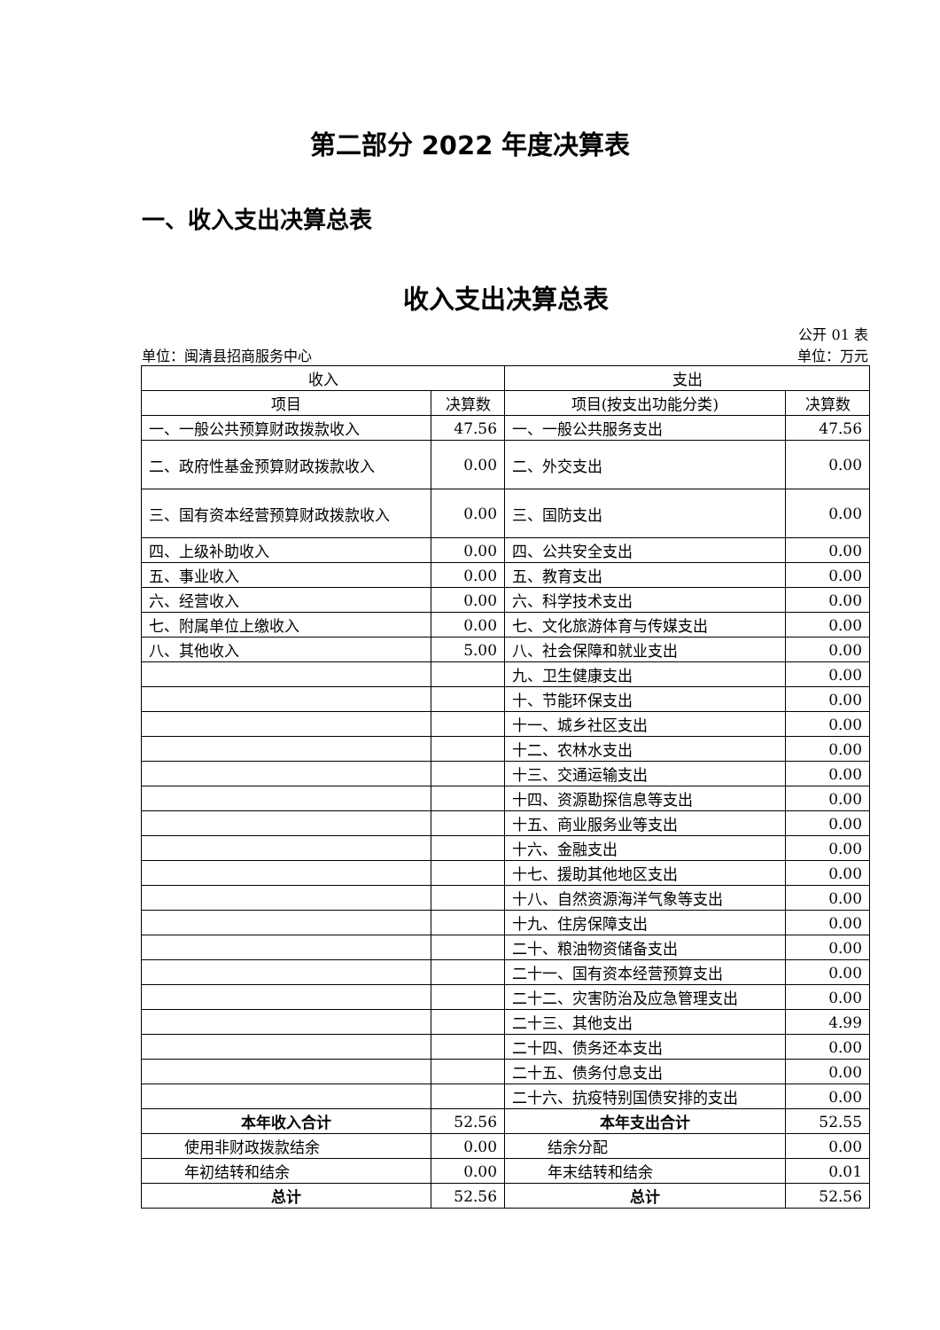第二部分 2022 年度决算表
一、收入支出决算总表
收入支出决算总表
公开 01 表
单位：闽清县招商服务中心 单位：万元
| 收入 | | 支出 | |
| --- | --- | --- | --- |
| 项目 | 决算数 | 项目(按支出功能分类) | 决算数 |
| 一、一般公共预算财政拨款收入 | 47.56 | 一、一般公共服务支出 | 47.56 |
| 二、政府性基金预算财政拨款收入 | 0.00 | 二、外交支出 | 0.00 |
| 三、国有资本经营预算财政拨款收入 | 0.00 | 三、国防支出 | 0.00 |
| 四、上级补助收入 | 0.00 | 四、公共安全支出 | 0.00 |
| 五、事业收入 | 0.00 | 五、教育支出 | 0.00 |
| 六、经营收入 | 0.00 | 六、科学技术支出 | 0.00 |
| 七、附属单位上缴收入 | 0.00 | 七、文化旅游体育与传媒支出 | 0.00 |
| 八、其他收入 | 5.00 | 八、社会保障和就业支出 | 0.00 |
| | | 九、卫生健康支出 | 0.00 |
| | | 十、节能环保支出 | 0.00 |
| | | 十一、城乡社区支出 | 0.00 |
| | | 十二、农林水支出 | 0.00 |
| | | 十三、交通运输支出 | 0.00 |
| | | 十四、资源勘探信息等支出 | 0.00 |
| | | 十五、商业服务业等支出 | 0.00 |
| | | 十六、金融支出 | 0.00 |
| | | 十七、援助其他地区支出 | 0.00 |
| | | 十八、自然资源海洋气象等支出 | 0.00 |
| | | 十九、住房保障支出 | 0.00 |
| | | 二十、粮油物资储备支出 | 0.00 |
| | | 二十一、国有资本经营预算支出 | 0.00 |
| | | 二十二、灾害防治及应急管理支出 | 0.00 |
| | | 二十三、其他支出 | 4.99 |
| | | 二十四、债务还本支出 | 0.00 |
| | | 二十五、债务付息支出 | 0.00 |
| | | 二十六、抗疫特别国债安排的支出 | 0.00 |
| 本年收入合计 | 52.56 | 本年支出合计 | 52.55 |
| 使用非财政拨款结余 | 0.00 | 结余分配 | 0.00 |
| 年初结转和结余 | 0.00 | 年末结转和结余 | 0.01 |
| 总计 | 52.56 | 总计 | 52.56 |